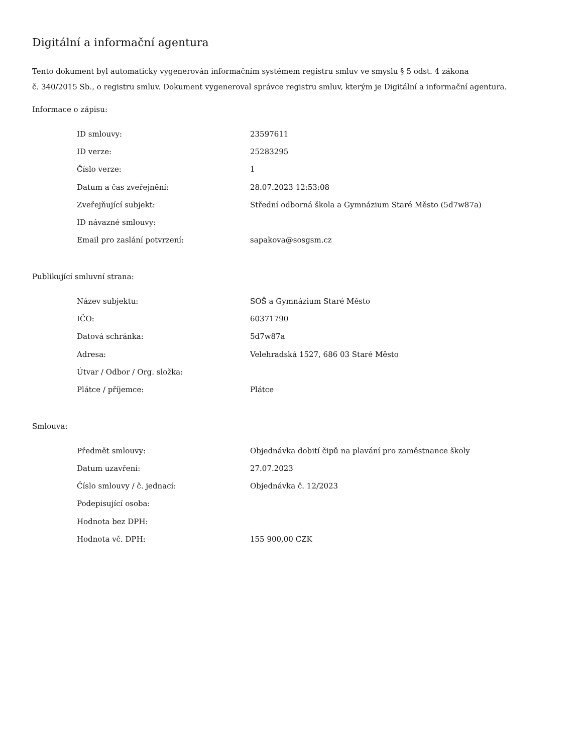Digitální a informační agentura
Tento dokument byl automaticky vygenerován informačním systémem registru smluv ve smyslu § 5 odst. 4 zákona
č. 340/2015 Sb., o registru smluv. Dokument vygeneroval správce registru smluv, kterým je Digitální a informační agentura.
Informace o zápisu:
| ID smlouvy: | 23597611 |
| ID verze: | 25283295 |
| Číslo verze: | 1 |
| Datum a čas zveřejnění: | 28.07.2023 12:53:08 |
| Zveřejňující subjekt: | Střední odborná škola a Gymnázium Staré Město (5d7w87a) |
| ID návazné smlouvy: | |
| Email pro zaslání potvrzení: | sapakova@sosgsm.cz |
Publikující smluvní strana:
| Název subjektu: | SOŠ a Gymnázium Staré Město |
| IČO: | 60371790 |
| Datová schránka: | 5d7w87a |
| Adresa: | Velehradská 1527, 686 03 Staré Město |
| Útvar / Odbor / Org. složka: | |
| Plátce / příjemce: | Plátce |
Smlouva:
| Předmět smlouvy: | Objednávka dobití čipů na plavání pro zaměstnance školy |
| Datum uzavření: | 27.07.2023 |
| Číslo smlouvy / č. jednací: | Objednávka č. 12/2023 |
| Podepisující osoba: | |
| Hodnota bez DPH: | |
| Hodnota vč. DPH: | 155 900,00 CZK |